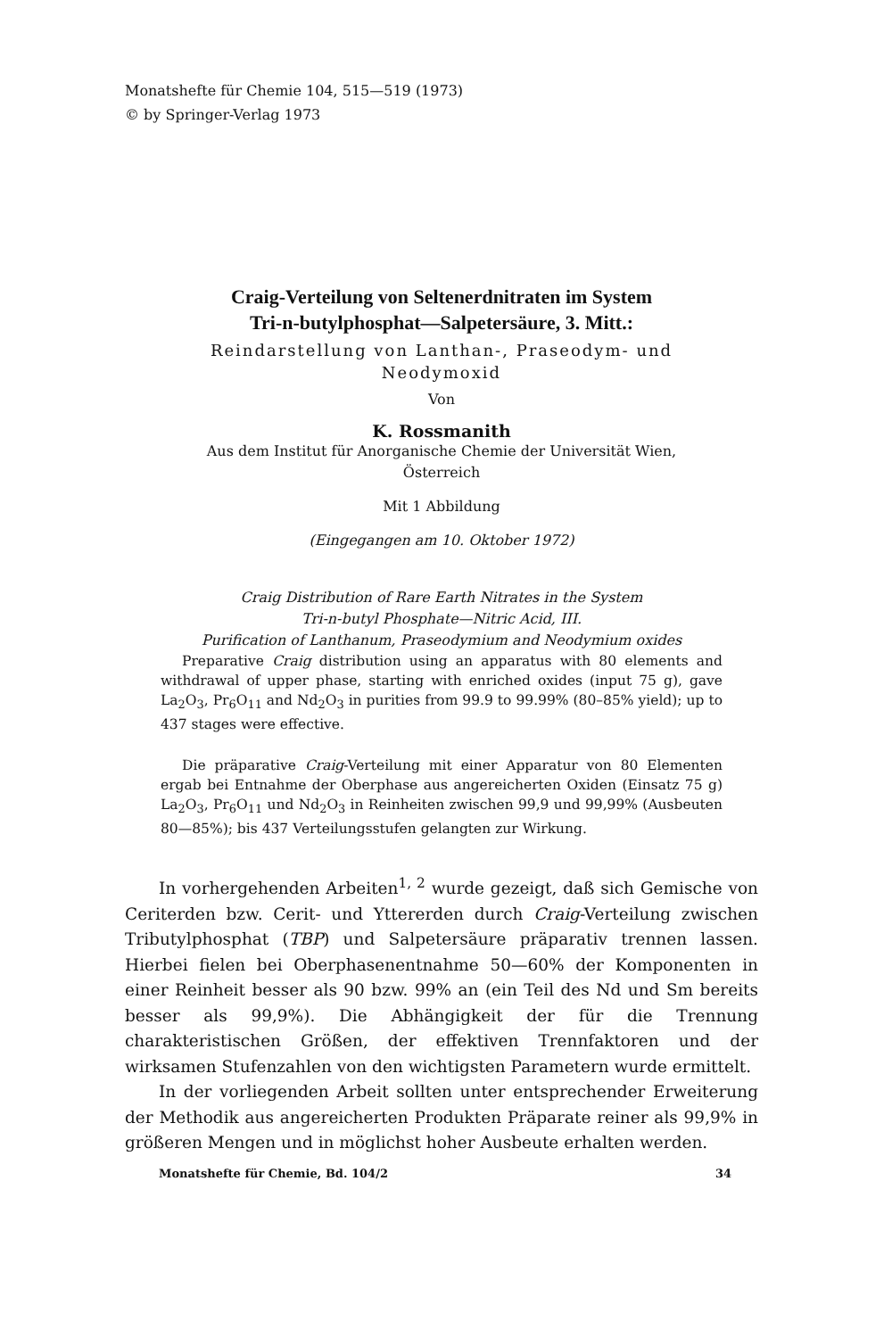Monatshefte für Chemie 104, 515—519 (1973)
© by Springer-Verlag 1973
Craig-Verteilung von Seltenerdnitraten im System
Tri-n-butylphosphat—Salpetersäure, 3. Mitt.:
Reindarstellung von Lanthan-, Praseodym- und
Neodymoxid
Von
K. Rossmanith
Aus dem Institut für Anorganische Chemie der Universität Wien,
Österreich
Mit 1 Abbildung
(Eingegangen am 10. Oktober 1972)
Craig Distribution of Rare Earth Nitrates in the System
Tri-n-butyl Phosphate—Nitric Acid, III.
Purification of Lanthanum, Praseodymium and Neodymium oxides
Preparative Craig distribution using an apparatus with 80 elements and withdrawal of upper phase, starting with enriched oxides (input 75 g), gave La<sub>2</sub>O<sub>3</sub>, Pr<sub>6</sub>O<sub>11</sub> and Nd<sub>2</sub>O<sub>3</sub> in purities from 99.9 to 99.99% (80–85% yield); up to 437 stages were effective.
Die präparative Craig-Verteilung mit einer Apparatur von 80 Elementen ergab bei Entnahme der Oberphase aus angereicherten Oxiden (Einsatz 75 g) La<sub>2</sub>O<sub>3</sub>, Pr<sub>6</sub>O<sub>11</sub> und Nd<sub>2</sub>O<sub>3</sub> in Reinheiten zwischen 99,9 und 99,99% (Ausbeuten 80—85%); bis 437 Verteilungsstufen gelangten zur Wirkung.
In vorhergehenden Arbeiten<sup>1, 2</sup> wurde gezeigt, daß sich Gemische von Ceriterden bzw. Cerit- und Yttererden durch Craig-Verteilung zwischen Tributylphosphat (TBP) und Salpetersäure präparativ trennen lassen. Hierbei fielen bei Oberphasenentnahme 50—60% der Komponenten in einer Reinheit besser als 90 bzw. 99% an (ein Teil des Nd und Sm bereits besser als 99,9%). Die Abhängigkeit der für die Trennung charakteristischen Größen, der effektiven Trennfaktoren und der wirksamen Stufenzahlen von den wichtigsten Parametern wurde ermittelt.
In der vorliegenden Arbeit sollten unter entsprechender Erweiterung der Methodik aus angereicherten Produkten Präparate reiner als 99,9% in größeren Mengen und in möglichst hoher Ausbeute erhalten werden.
Monatshefte für Chemie, Bd. 104/2 34